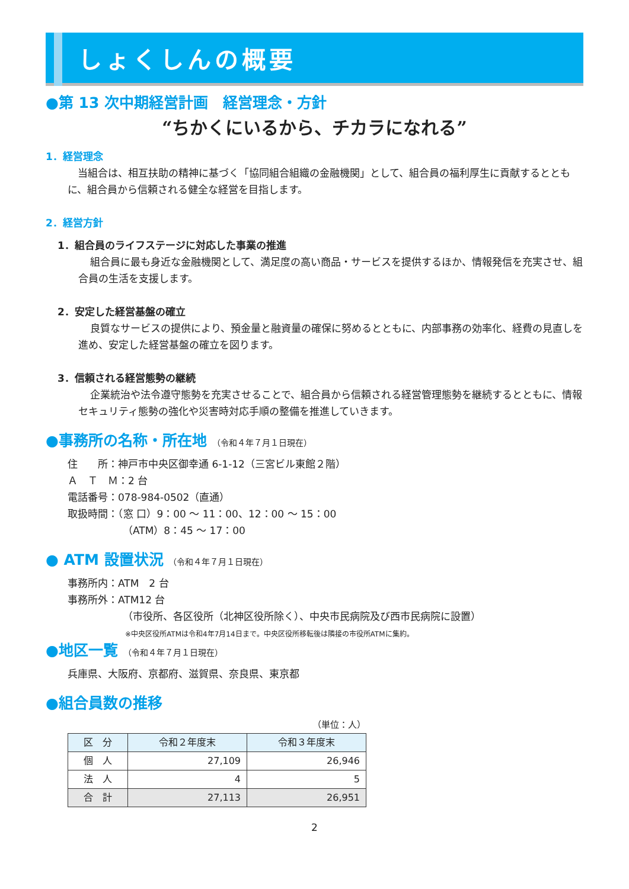しょくしんの概要
●第 13 次中期経営計画　経営理念・方針
“ちかくにいるから、チカラになれる”
1．経営理念
当組合は、相互扶助の精神に基づく「協同組合組織の金融機関」として、組合員の福利厚生に貢献するとともに、組合員から信頼される健全な経営を目指します。
2．経営方針
1．組合員のライフステージに対応した事業の推進
組合員に最も身近な金融機関として、満足度の高い商品・サービスを提供するほか、情報発信を充実させ、組合員の生活を支援します。
2．安定した経営基盤の確立
良質なサービスの提供により、預金量と融資量の確保に努めるとともに、内部事務の効率化、経費の見直しを進め、安定した経営基盤の確立を図ります。
3．信頼される経営態勢の継続
企業統治や法令遵守態勢を充実させることで、組合員から信頼される経営管理態勢を継続するとともに、情報セキュリティ態勢の強化や災害時対応手順の整備を推進していきます。
●事務所の名称・所在地 （令和４年７月１日現在）
住　　所：神戸市中央区御幸通 6-1-12（三宮ビル東館２階）
Ａ　Ｔ　Ｍ：2 台
電話番号：078-984-0502（直通）
取扱時間：（窓 口）9：00 ～ 11：00、12：00 ～ 15：00
（ATM）8：45 ～ 17：00
● ATM 設置状況 （令和４年７月１日現在）
事務所内：ATM　2 台
事務所外：ATM12 台
（市役所、各区役所（北神区役所除く）、中央市民病院及び西市民病院に設置）
※中央区役所ATMは令和4年7月14日まで。中央区役所移転後は隣接の市役所ATMに集約。
●地区一覧 （令和４年７月１日現在）
兵庫県、大阪府、京都府、滋賀県、奈良県、東京都
●組合員数の推移
（単位：人）
| 区 分 | 令和２年度末 | 令和３年度末 |
| --- | --- | --- |
| 個 人 | 27,109 | 26,946 |
| 法 人 | 4 | 5 |
| 合 計 | 27,113 | 26,951 |
2